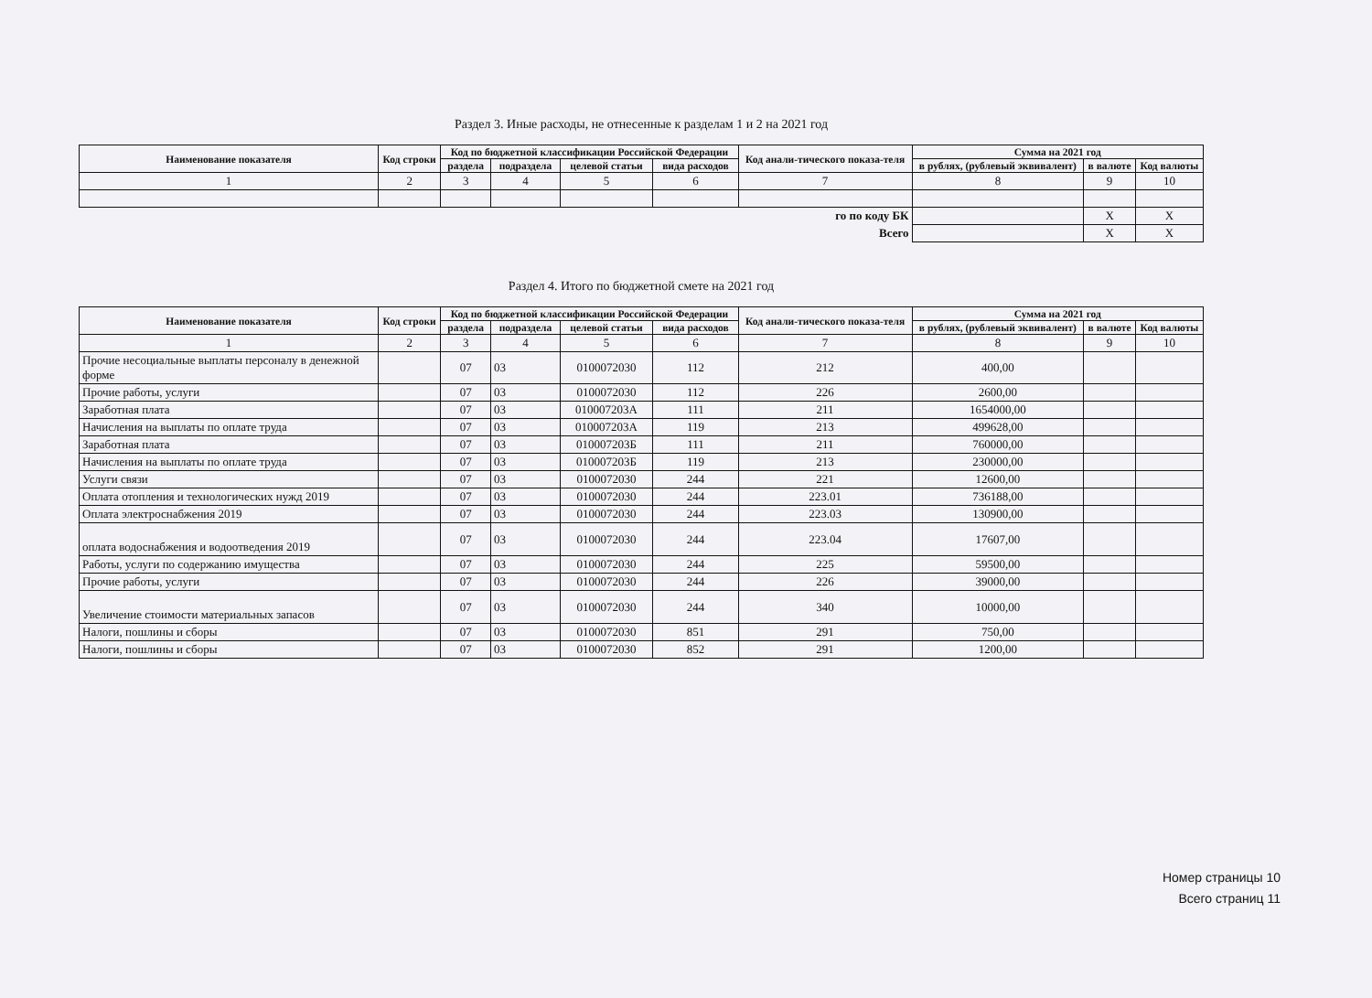Раздел 3. Иные расходы, не отнесенные к разделам 1 и 2 на 2021 год
| Наименование показателя | Код строки | Код по бюджетной классификации Российской Федерации | | | | Код анали-тического показа-теля | Сумма на 2021 год | | |
| --- | --- | --- | --- | --- | --- | --- | --- | --- | --- |
| | | раздела | подраздела | целевой статьи | вида расходов | | в рублях, (рублевый эквивалент) | в валюте | Код валюты |
| 1 | 2 | 3 | 4 | 5 | 6 | 7 | 8 | 9 | 10 |
| го по коду БК | | | | | | | | X | X |
| Всего | | | | | | | | X | X |
Раздел 4. Итого по бюджетной смете на 2021 год
| Наименование показателя | Код строки | Код по бюджетной классификации Российской Федерации | | | | Код анали-тического показа-теля | Сумма на 2021 год | | |
| --- | --- | --- | --- | --- | --- | --- | --- | --- | --- |
| | | раздела | подраздела | целевой статьи | вида расходов | | в рублях, (рублевый эквивалент) | в валюте | Код валюты |
| 1 | 2 | 3 | 4 | 5 | 6 | 7 | 8 | 9 | 10 |
| Прочие несоциальные выплаты персоналу в денежной форме | | 07 | 03 | 0100072030 | 112 | 212 | 400,00 | | |
| Прочие работы, услуги | | 07 | 03 | 0100072030 | 112 | 226 | 2600,00 | | |
| Заработная плата | | 07 | 03 | 010007203А | 111 | 211 | 1654000,00 | | |
| Начисления на выплаты по оплате труда | | 07 | 03 | 010007203А | 119 | 213 | 499628,00 | | |
| Заработная плата | | 07 | 03 | 010007203Б | 111 | 211 | 760000,00 | | |
| Начисления на выплаты по оплате труда | | 07 | 03 | 010007203Б | 119 | 213 | 230000,00 | | |
| Услуги связи | | 07 | 03 | 0100072030 | 244 | 221 | 12600,00 | | |
| Оплата отопления и технологических нужд 2019 | | 07 | 03 | 0100072030 | 244 | 223.01 | 736188,00 | | |
| Оплата электроснабжения 2019 | | 07 | 03 | 0100072030 | 244 | 223.03 | 130900,00 | | |
| оплата водоснабжения и водоотведения 2019 | | 07 | 03 | 0100072030 | 244 | 223.04 | 17607,00 | | |
| Работы, услуги по содержанию имущества | | 07 | 03 | 0100072030 | 244 | 225 | 59500,00 | | |
| Прочие работы, услуги | | 07 | 03 | 0100072030 | 244 | 226 | 39000,00 | | |
| Увеличение стоимости материальных запасов | | 07 | 03 | 0100072030 | 244 | 340 | 10000,00 | | |
| Налоги, пошлины и сборы | | 07 | 03 | 0100072030 | 851 | 291 | 750,00 | | |
| Налоги, пошлины и сборы | | 07 | 03 | 0100072030 | 852 | 291 | 1200,00 | | |
Номер страницы 10
Всего страниц 11